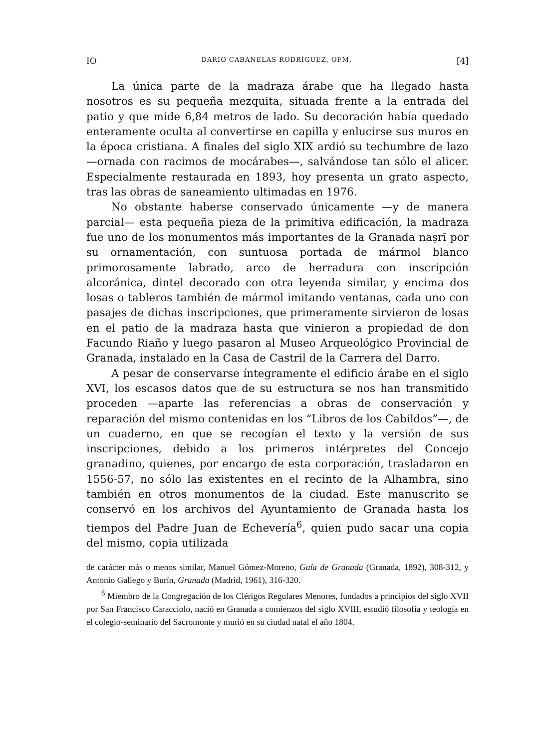IO DARÍO CABANELAS RODRÍGUEZ, OFM. [4]
La única parte de la madraza árabe que ha llegado hasta nosotros es su pequeña mezquita, situada frente a la entrada del patio y que mide 6,84 metros de lado. Su decoración había quedado enteramente oculta al convertirse en capilla y enlucirse sus muros en la época cristiana. A finales del siglo XIX ardió su techumbre de lazo —ornada con racimos de mocárabes—, salvándose tan sólo el alicer. Especialmente restaurada en 1893, hoy presenta un grato aspecto, tras las obras de saneamiento ultimadas en 1976.
No obstante haberse conservado únicamente —y de manera parcial— esta pequeña pieza de la primitiva edificación, la madraza fue uno de los monumentos más importantes de la Granada naṣrī por su ornamentación, con suntuosa portada de mármol blanco primorosamente labrado, arco de herradura con inscripción alcoránica, dintel decorado con otra leyenda similar, y encima dos losas o tableros también de mármol imitando ventanas, cada uno con pasajes de dichas inscripciones, que primeramente sirvieron de losas en el patio de la madraza hasta que vinieron a propiedad de don Facundo Riaño y luego pasaron al Museo Arqueológico Provincial de Granada, instalado en la Casa de Castril de la Carrera del Darro.
A pesar de conservarse íntegramente el edificio árabe en el siglo XVI, los escasos datos que de su estructura se nos han transmitido proceden —aparte las referencias a obras de conservación y reparación del mismo contenidas en los “Libros de los Cabildos”—, de un cuaderno, en que se recogían el texto y la versión de sus inscripciones, debido a los primeros intérpretes del Concejo granadino, quienes, por encargo de esta corporación, trasladaron en 1556-57, no sólo las existentes en el recinto de la Alhambra, sino también en otros monumentos de la ciudad. Este manuscrito se conservó en los archivos del Ayuntamiento de Granada hasta los tiempos del Padre Juan de Echevería<sup>6</sup>, quien pudo sacar una copia del mismo, copia utilizada
de carácter más o menos similar, Manuel Gómez-Moreno, Guía de Granada (Granada, 1892), 308-312, y Antonio Gallego y Burín, Granada (Madrid, 1961), 316-320.
<sup>6</sup> Miembro de la Congregación de los Clérigos Regulares Menores, fundados a principios del siglo XVII por San Francisco Caracciolo, nació en Granada a comienzos del siglo XVIII, estudió filosofía y teología en el colegio-seminario del Sacromonte y murió en su ciudad natal el año 1804.